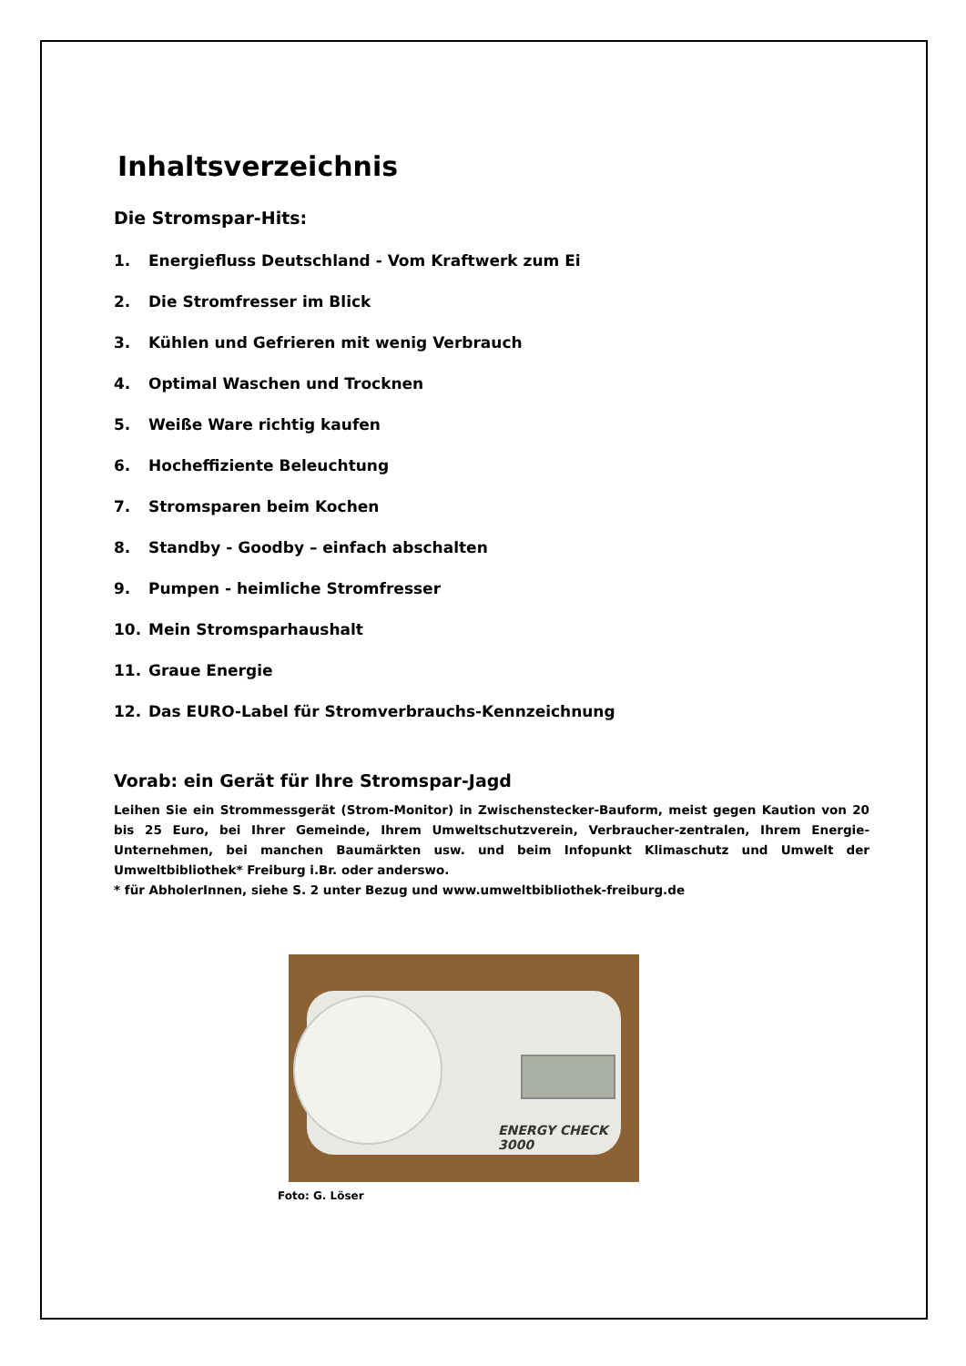Inhaltsverzeichnis
Die Stromspar-Hits:
1. Energiefluss Deutschland - Vom Kraftwerk zum Ei
2. Die Stromfresser im Blick
3. Kühlen und Gefrieren mit wenig Verbrauch
4. Optimal Waschen und Trocknen
5. Weiße Ware richtig kaufen
6. Hocheffiziente Beleuchtung
7. Stromsparen beim Kochen
8. Standby - Goodby – einfach abschalten
9. Pumpen - heimliche Stromfresser
10. Mein Stromsparhaushalt
11. Graue Energie
12. Das EURO-Label für Stromverbrauchs-Kennzeichnung
Vorab: ein Gerät für Ihre Stromspar-Jagd
Leihen Sie ein Strommessgerät (Strom-Monitor) in Zwischenstecker-Bauform, meist gegen Kaution von 20 bis 25 Euro, bei Ihrer Gemeinde, Ihrem Umweltschutzverein, Verbraucher-zentralen, Ihrem Energie-Unternehmen, bei manchen Baumärkten usw. und beim Infopunkt Klimaschutz und Umwelt der Umweltbibliothek* Freiburg i.Br. oder anderswo.
* für AbholerInnen, siehe S. 2 unter Bezug und www.umweltbibliothek-freiburg.de
ENERGY CHECK 3000
Foto: G. Löser